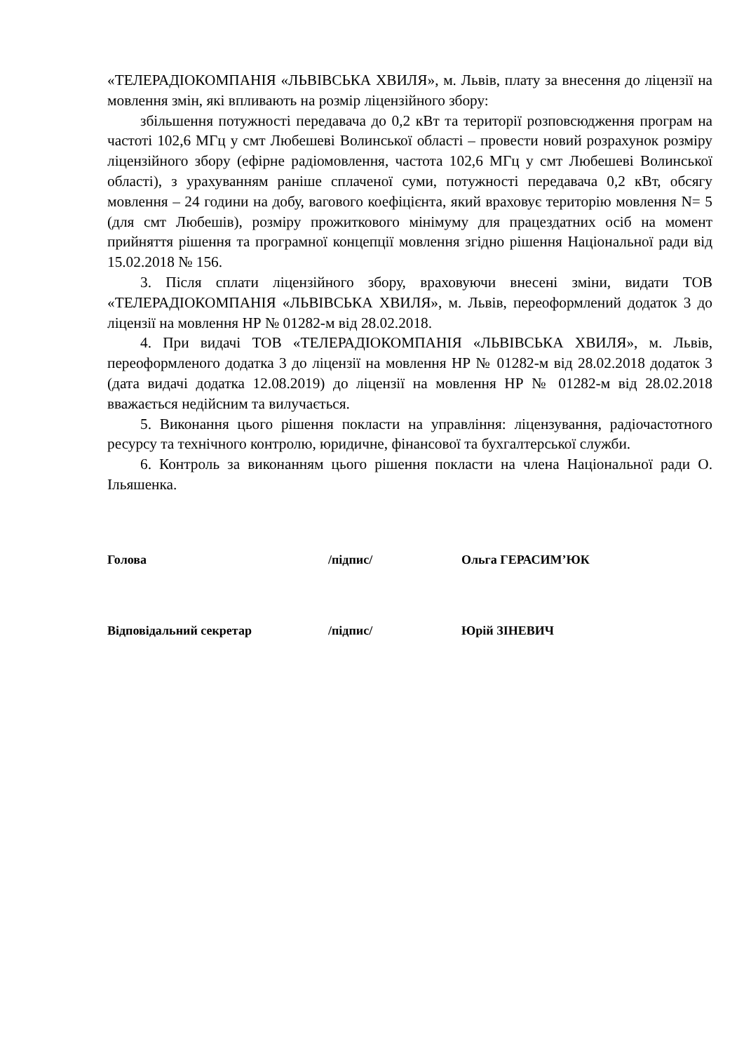«ТЕЛЕРАДІОКОМПАНІЯ «ЛЬВІВСЬКА ХВИЛЯ», м. Львів, плату за внесення до ліцензії на мовлення змін, які впливають на розмір ліцензійного збору:
збільшення потужності передавача до 0,2 кВт та території розповсюдження програм на частоті 102,6 МГц у смт Любешеві Волинської області – провести новий розрахунок розміру ліцензійного збору (ефірне радіомовлення, частота 102,6 МГц у смт Любешеві Волинської області), з урахуванням раніше сплаченої суми, потужності передавача 0,2 кВт, обсягу мовлення – 24 години на добу, вагового коефіцієнта, який враховує територію мовлення N= 5 (для смт Любешів), розміру прожиткового мінімуму для працездатних осіб на момент прийняття рішення та програмної концепції мовлення згідно рішення Національної ради від 15.02.2018 № 156.
3. Після сплати ліцензійного збору, враховуючи внесені зміни, видати ТОВ «ТЕЛЕРАДІОКОМПАНІЯ «ЛЬВІВСЬКА ХВИЛЯ», м. Львів, переоформлений додаток 3 до ліцензії на мовлення НР № 01282-м від 28.02.2018.
4. При видачі ТОВ «ТЕЛЕРАДІОКОМПАНІЯ «ЛЬВІВСЬКА ХВИЛЯ», м. Львів, переоформленого додатка 3 до ліцензії на мовлення НР № 01282-м від 28.02.2018 додаток 3 (дата видачі додатка 12.08.2019) до ліцензії на мовлення НР № 01282-м від 28.02.2018 вважається недійсним та вилучається.
5. Виконання цього рішення покласти на управління: ліцензування, радіочастотного ресурсу та технічного контролю, юридичне, фінансової та бухгалтерської служби.
6. Контроль за виконанням цього рішення покласти на члена Національної ради О. Ільяшенка.
Голова /підпис/ Ольга ГЕРАСИМ’ЮК
Відповідальний секретар /підпис/ Юрій ЗІНЕВИЧ